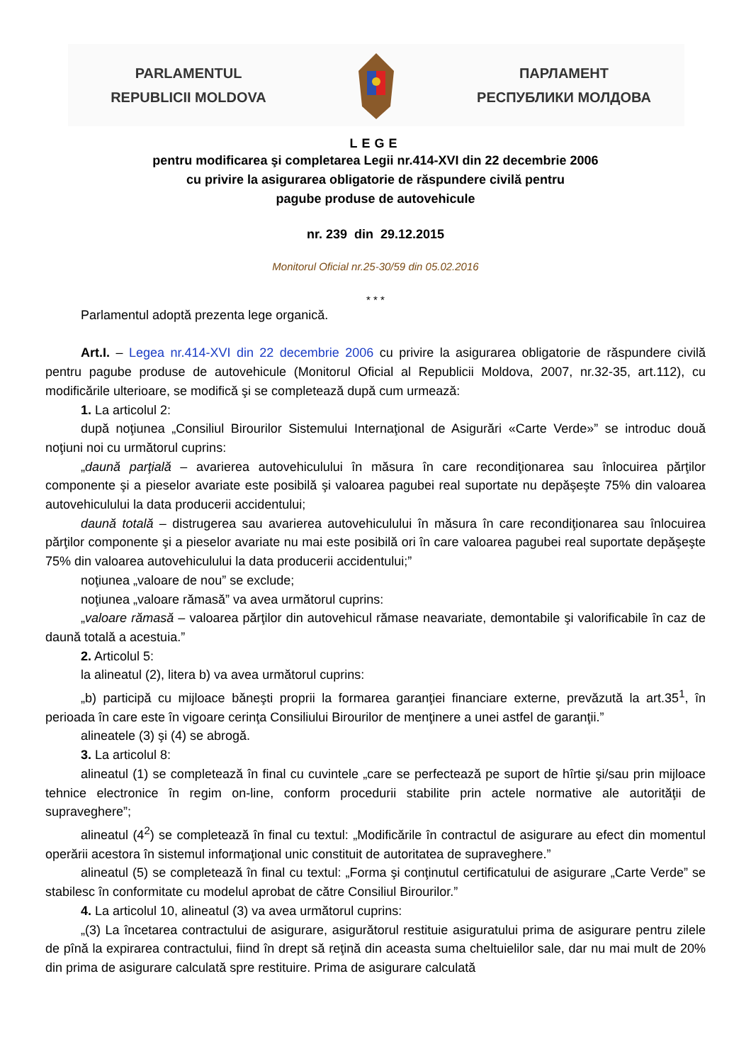PARLAMENTUL
REPUBLICII MOLDOVA
ПАРЛАМЕНТ
РЕСПУБЛИКИ МОЛДОВА
LEGE
pentru modificarea şi completarea Legii nr.414-XVI din 22 decembrie 2006
cu privire la asigurarea obligatorie de răspundere civilă pentru
pagube produse de autovehicule
nr. 239 din 29.12.2015
Monitorul Oficial nr.25-30/59 din 05.02.2016
* * *
Parlamentul adoptă prezenta lege organică.
Art.I. – Legea nr.414-XVI din 22 decembrie 2006 cu privire la asigurarea obligatorie de răspundere civilă pentru pagube produse de autovehicule (Monitorul Oficial al Republicii Moldova, 2007, nr.32-35, art.112), cu modificările ulterioare, se modifică şi se completează după cum urmează:
1. La articolul 2:
după noţiunea „Consiliul Birourilor Sistemului Internaţional de Asigurări «Carte Verde»” se introduc două noţiuni noi cu următorul cuprins:
„daună parţială – avarierea autovehiculului în măsura în care recondiţionarea sau înlocuirea părţilor componente şi a pieselor avariate este posibilă şi valoarea pagubei real suportate nu depăşeşte 75% din valoarea autovehiculului la data producerii accidentului;
daună totală – distrugerea sau avarierea autovehiculului în măsura în care recondiţionarea sau înlocuirea părţilor componente şi a pieselor avariate nu mai este posibilă ori în care valoarea pagubei real suportate depăşeşte 75% din valoarea autovehiculului la data producerii accidentului;”
noţiunea „valoare de nou” se exclude;
noţiunea „valoare rămasă” va avea următorul cuprins:
„valoare rămasă – valoarea părţilor din autovehicul rămase neavariate, demontabile şi valorificabile în caz de daună totală a acestuia.”
2. Articolul 5:
la alineatul (2), litera b) va avea următorul cuprins:
„b) participă cu mijloace băneşti proprii la formarea garanţiei financiare externe, prevăzută la art.35<sup>1</sup>, în perioada în care este în vigoare cerinţa Consiliului Birourilor de menţinere a unei astfel de garanţii.”
alineatele (3) şi (4) se abrogă.
3. La articolul 8:
alineatul (1) se completează în final cu cuvintele „care se perfectează pe suport de hîrtie şi/sau prin mijloace tehnice electronice în regim on-line, conform procedurii stabilite prin actele normative ale autorităţii de supraveghere”;
alineatul (4<sup>2</sup>) se completează în final cu textul: „Modificările în contractul de asigurare au efect din momentul operării acestora în sistemul informaţional unic constituit de autoritatea de supraveghere.”
alineatul (5) se completează în final cu textul: „Forma şi conţinutul certificatului de asigurare „Carte Verde” se stabilesc în conformitate cu modelul aprobat de către Consiliul Birourilor.”
4. La articolul 10, alineatul (3) va avea următorul cuprins:
„(3) La încetarea contractului de asigurare, asigurătorul restituie asiguratului prima de asigurare pentru zilele de pînă la expirarea contractului, fiind în drept să reţină din aceasta suma cheltuielilor sale, dar nu mai mult de 20% din prima de asigurare calculată spre restituire. Prima de asigurare calculată